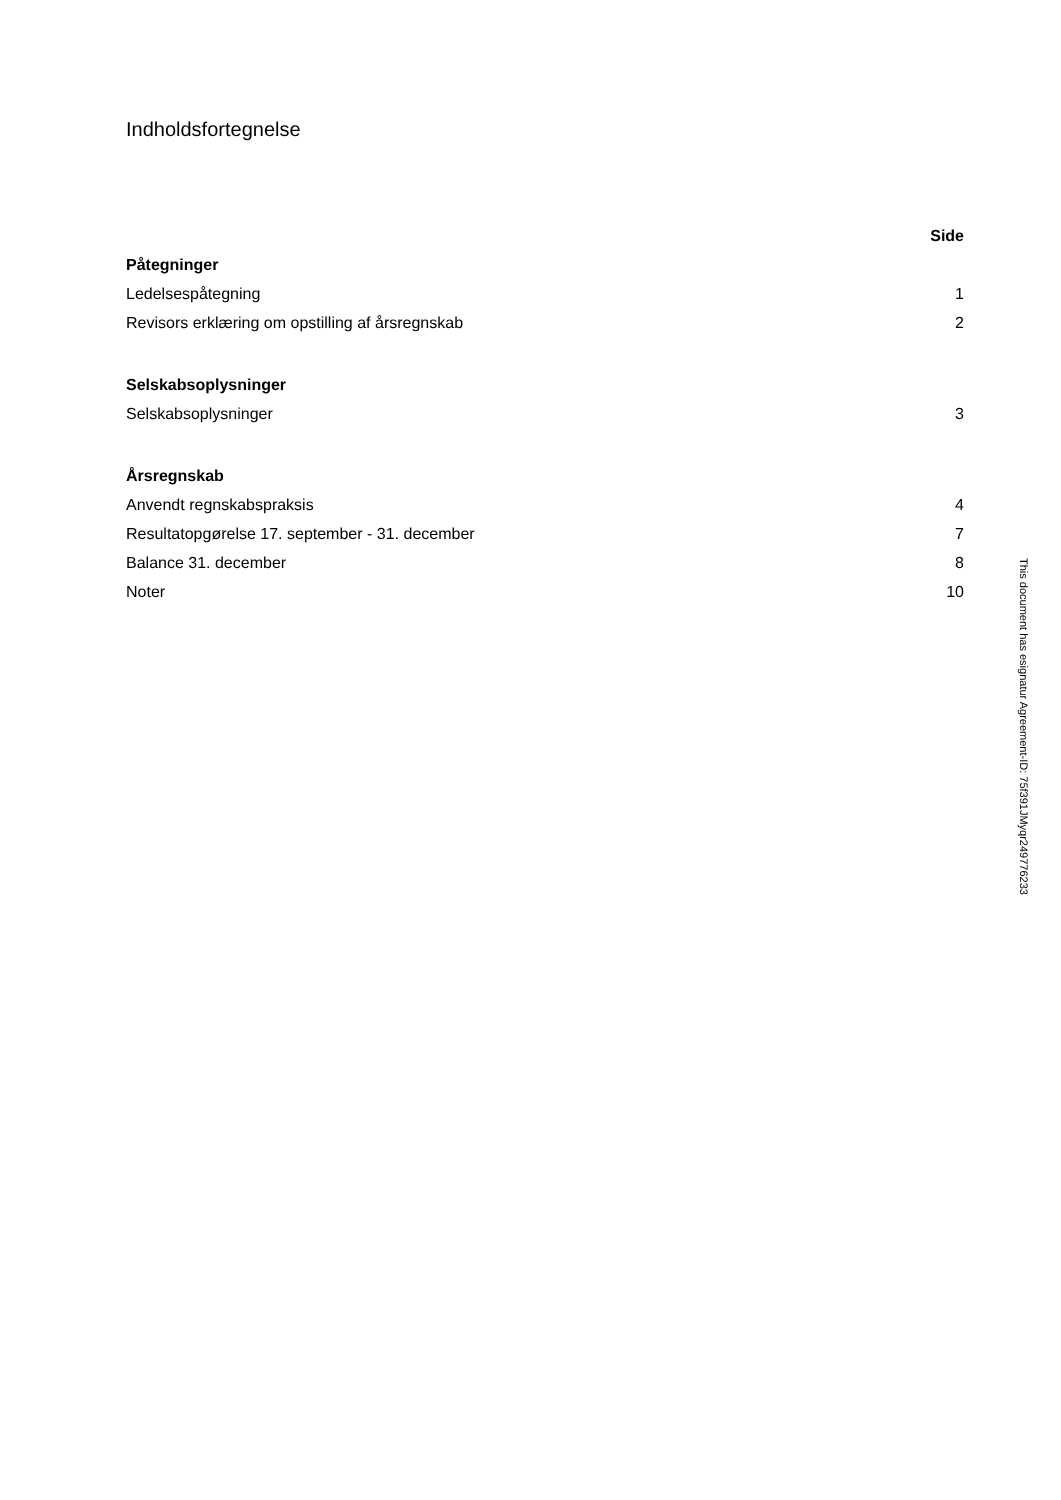Indholdsfortegnelse
| | Side |
| Påtegninger | |
| Ledelsespåtegning | 1 |
| Revisors erklæring om opstilling af årsregnskab | 2 |
| Selskabsoplysninger | |
| Selskabsoplysninger | 3 |
| Årsregnskab | |
| Anvendt regnskabspraksis | 4 |
| Resultatopgørelse 17. september - 31. december | 7 |
| Balance 31. december | 8 |
| Noter | 10 |
This document has esignatur Agreement-ID: 75f391JMyqr249776233